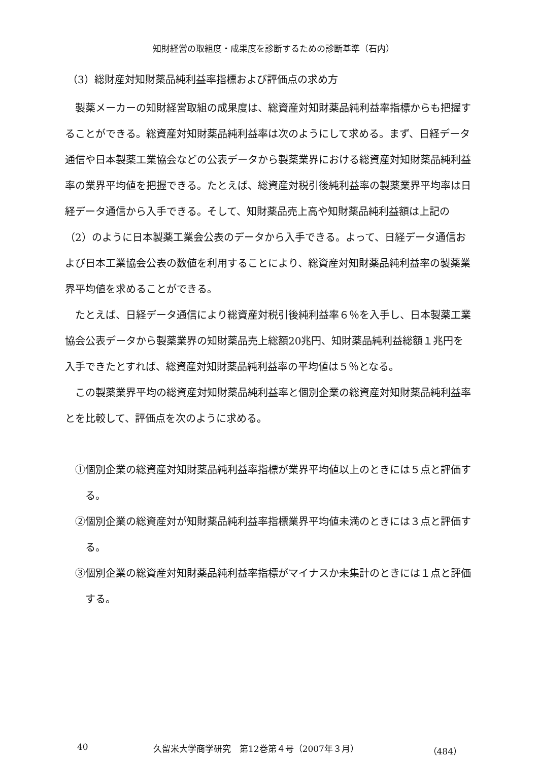知財経営の取組度・成果度を診断するための診断基準（石内）
（3）総財産対知財薬品純利益率指標および評価点の求め方
製薬メーカーの知財経営取組の成果度は、総資産対知財薬品純利益率指標からも把握することができる。総資産対知財薬品純利益率は次のようにして求める。まず、日経データ通信や日本製薬工業協会などの公表データから製薬業界における総資産対知財薬品純利益率の業界平均値を把握できる。たとえば、総資産対税引後純利益率の製薬業界平均率は日経データ通信から入手できる。そして、知財薬品売上高や知財薬品純利益額は上記の（2）のように日本製薬工業会公表のデータから入手できる。よって、日経データ通信および日本工業協会公表の数値を利用することにより、総資産対知財薬品純利益率の製薬業界平均値を求めることができる。
たとえば、日経データ通信により総資産対税引後純利益率６％を入手し、日本製薬工業協会公表データから製薬業界の知財薬品売上総額20兆円、知財薬品純利益総額１兆円を入手できたとすれば、総資産対知財薬品純利益率の平均値は５％となる。
この製薬業界平均の総資産対知財薬品純利益率と個別企業の総資産対知財薬品純利益率とを比較して、評価点を次のように求める。
①個別企業の総資産対知財薬品純利益率指標が業界平均値以上のときには５点と評価する。
②個別企業の総資産対が知財薬品純利益率指標業界平均値未満のときには３点と評価する。
③個別企業の総資産対知財薬品純利益率指標がマイナスか未集計のときには１点と評価する。
40 久留米大学商学研究　第12巻第４号（2007年３月） （484）